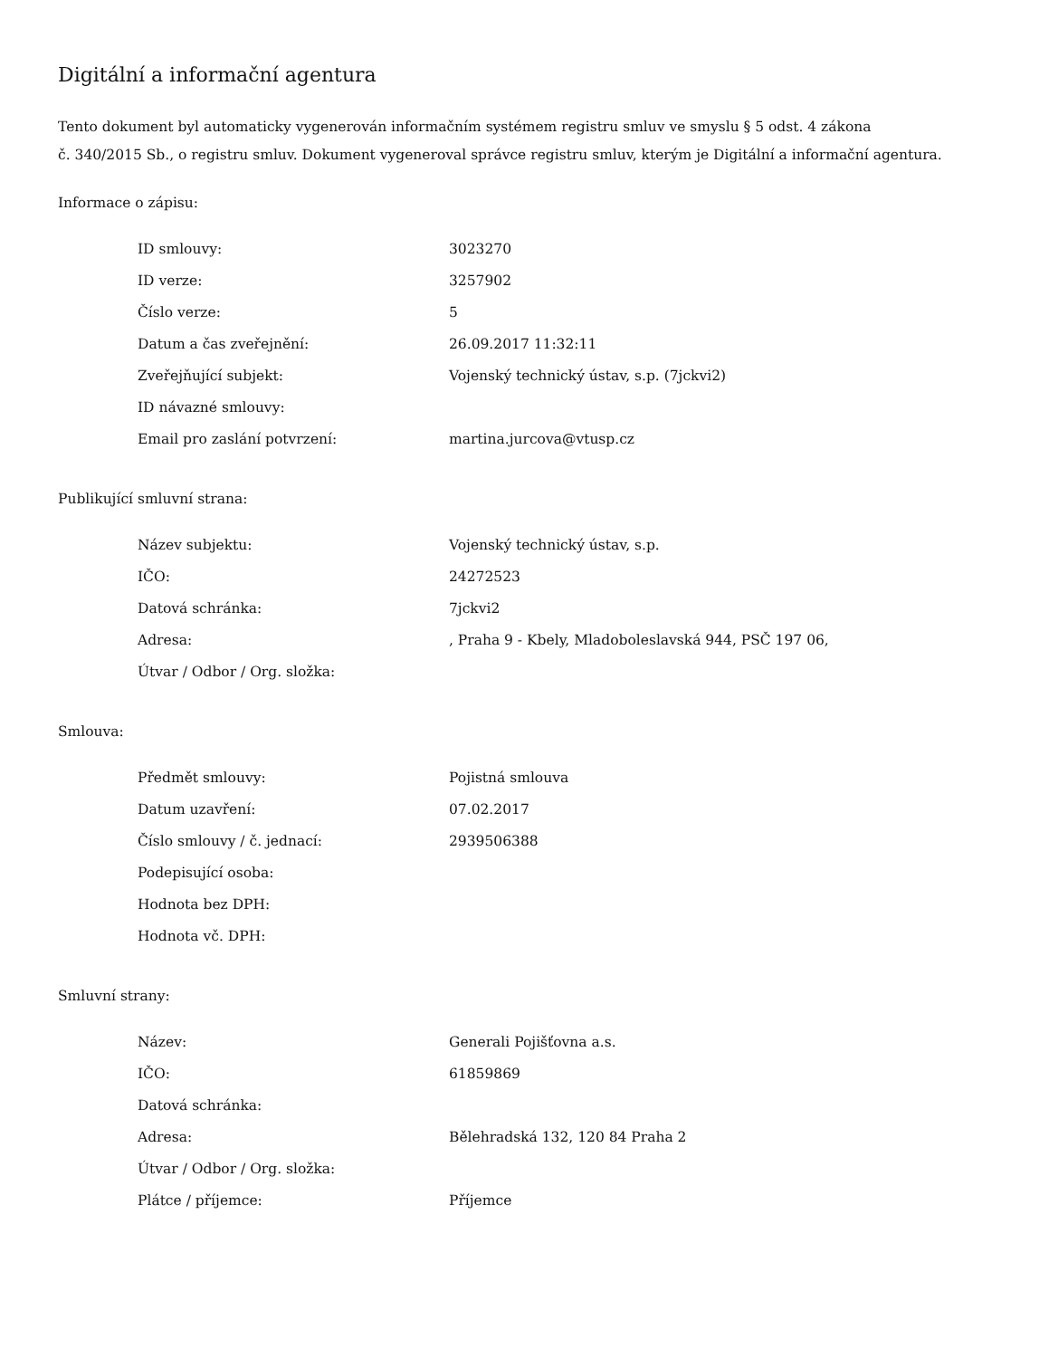Digitální a informační agentura
Tento dokument byl automaticky vygenerován informačním systémem registru smluv ve smyslu § 5 odst. 4 zákona
č. 340/2015 Sb., o registru smluv. Dokument vygeneroval správce registru smluv, kterým je Digitální a informační agentura.
Informace o zápisu:
| ID smlouvy: | 3023270 |
| ID verze: | 3257902 |
| Číslo verze: | 5 |
| Datum a čas zveřejnění: | 26.09.2017 11:32:11 |
| Zveřejňující subjekt: | Vojenský technický ústav, s.p. (7jckvi2) |
| ID návazné smlouvy: | |
| Email pro zaslání potvrzení: | martina.jurcova@vtusp.cz |
Publikující smluvní strana:
| Název subjektu: | Vojenský technický ústav, s.p. |
| IČO: | 24272523 |
| Datová schránka: | 7jckvi2 |
| Adresa: | , Praha 9 - Kbely, Mladoboleslavská 944, PSČ 197 06, |
| Útvar / Odbor / Org. složka: | |
Smlouva:
| Předmět smlouvy: | Pojistná smlouva |
| Datum uzavření: | 07.02.2017 |
| Číslo smlouvy / č. jednací: | 2939506388 |
| Podepisující osoba: | |
| Hodnota bez DPH: | |
| Hodnota vč. DPH: | |
Smluvní strany:
| Název: | Generali Pojišťovna a.s. |
| IČO: | 61859869 |
| Datová schránka: | |
| Adresa: | Bělehradská 132, 120 84 Praha 2 |
| Útvar / Odbor / Org. složka: | |
| Plátce / příjemce: | Příjemce |